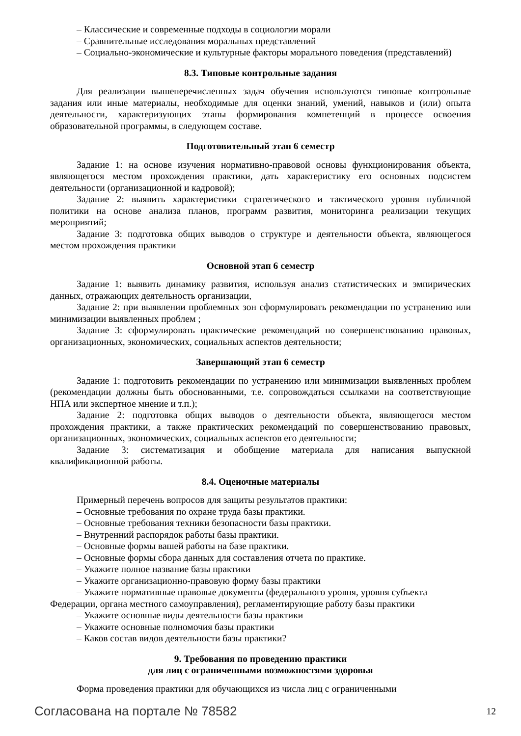– Классические и современные подходы в социологии морали
– Сравнительные исследования моральных представлений
– Социально-экономические и культурные факторы морального поведения (представлений)
8.3. Типовые контрольные задания
Для реализации вышеперечисленных задач обучения используются типовые контрольные задания или иные материалы, необходимые для оценки знаний, умений, навыков и (или) опыта деятельности, характеризующих этапы формирования компетенций в процессе освоения образовательной программы, в следующем составе.
Подготовительный этап 6 семестр
Задание 1: на основе изучения нормативно-правовой основы функционирования объекта, являющегося местом прохождения практики, дать характеристику его основных подсистем деятельности (организационной и кадровой);
Задание 2: выявить характеристики стратегического и тактического уровня публичной политики на основе анализа планов, программ развития, мониторинга реализации текущих мероприятий;
Задание 3: подготовка общих выводов о структуре и деятельности объекта, являющегося местом прохождения практики
Основной этап 6 семестр
Задание 1: выявить динамику развития, используя анализ статистических и эмпирических данных, отражающих деятельность организации,
Задание 2: при выявлении проблемных зон сформулировать рекомендации по устранению или минимизации выявленных проблем ;
Задание 3: сформулировать практические рекомендаций по совершенствованию правовых, организационных, экономических, социальных аспектов деятельности;
Завершающий этап 6 семестр
Задание 1: подготовить рекомендации по устранению или минимизации выявленных проблем (рекомендации должны быть обоснованными, т.е. сопровождаться ссылками на соответствующие НПА или экспертное мнение и т.п.);
Задание 2: подготовка общих выводов о деятельности объекта, являющегося местом прохождения практики, а также практических рекомендаций по совершенствованию правовых, организационных, экономических, социальных аспектов его деятельности;
Задание 3: систематизация и обобщение материала для написания выпускной квалификационной работы.
8.4. Оценочные материалы
Примерный перечень вопросов для защиты результатов практики:
– Основные требования по охране труда базы практики.
– Основные требования техники безопасности базы практики.
– Внутренний распорядок работы базы практики.
– Основные формы вашей работы на базе практики.
– Основные формы сбора данных для составления отчета по практике.
– Укажите полное название базы практики
– Укажите организационно-правовую форму базы практики
– Укажите нормативные правовые документы (федерального уровня, уровня субъекта Федерации, органа местного самоуправления), регламентирующие работу базы практики
– Укажите основные виды деятельности базы практики
– Укажите основные полномочия базы практики
– Каков состав видов деятельности базы практики?
9. Требования по проведению практики
для лиц с ограниченными возможностями здоровья
Форма проведения практики для обучающихся из числа лиц с ограниченными
Согласована на портале № 78582 12